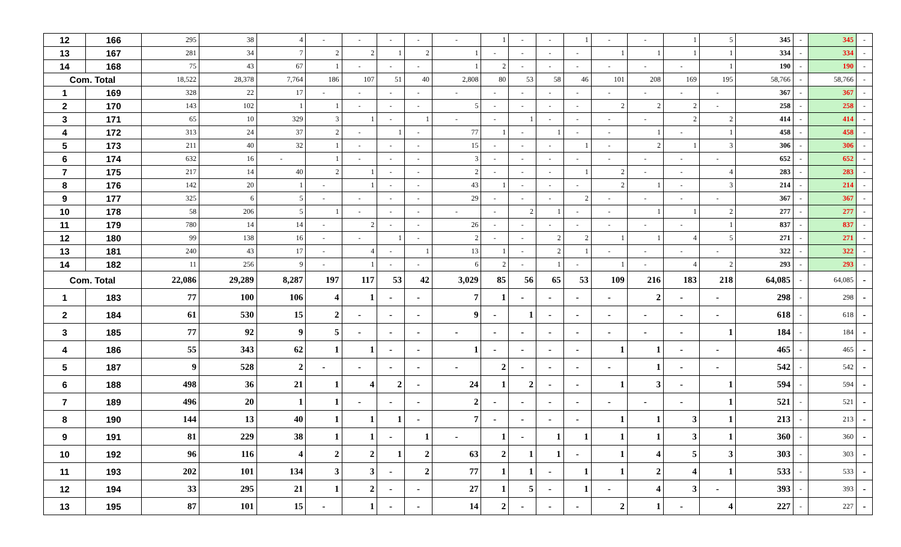| 12 | 166 | 295 | 38 | 4 | - | - | - | - | - | 1 | - | - | 1 | - | - | 1 | 5 | 345 | - | 345 | - |
| 13 | 167 | 281 | 34 | 7 | 2 | 2 | 1 | 2 | 1 | - | - | - | - | 1 | 1 | 1 | 1 | 334 | - | 334 | - |
| 14 | 168 | 75 | 43 | 67 | 1 | - | - | - | 1 | 2 | - | - | - | - | - | - | 1 | 190 | - | 190 | - |
| Com. Total | | 18,522 | 28,378 | 7,764 | 186 | 107 | 51 | 40 | 2,808 | 80 | 53 | 58 | 46 | 101 | 208 | 169 | 195 | 58,766 | - | 58,766 | - |
| 1 | 169 | 328 | 22 | 17 | - | - | - | - | - | - | - | - | - | - | - | - | - | 367 | - | 367 | - |
| 2 | 170 | 143 | 102 | 1 | 1 | - | - | - | 5 | - | - | - | - | 2 | 2 | 2 | - | 258 | - | 258 | - |
| 3 | 171 | 65 | 10 | 329 | 3 | 1 | - | 1 | - | - | 1 | - | - | - | - | 2 | 2 | 414 | - | 414 | - |
| 4 | 172 | 313 | 24 | 37 | 2 | - | 1 | - | 77 | 1 | - | 1 | - | - | 1 | - | 1 | 458 | - | 458 | - |
| 5 | 173 | 211 | 40 | 32 | 1 | - | - | - | 15 | - | - | - | 1 | - | 2 | 1 | 3 | 306 | - | 306 | - |
| 6 | 174 | 632 | 16 | - | 1 | - | - | - | 3 | - | - | - | - | - | - | - | - | 652 | - | 652 | - |
| 7 | 175 | 217 | 14 | 40 | 2 | 1 | - | - | 2 | - | - | - | 1 | 2 | - | - | 4 | 283 | - | 283 | - |
| 8 | 176 | 142 | 20 | 1 | - | 1 | - | - | 43 | 1 | - | - | - | 2 | 1 | - | 3 | 214 | - | 214 | - |
| 9 | 177 | 325 | 6 | 5 | - | - | - | - | 29 | - | - | - | 2 | - | - | - | - | 367 | - | 367 | - |
| 10 | 178 | 58 | 206 | 5 | 1 | - | - | - | - | - | 2 | 1 | - | - | 1 | 1 | 2 | 277 | - | 277 | - |
| 11 | 179 | 780 | 14 | 14 | - | 2 | - | - | 26 | - | - | - | - | - | - | - | 1 | 837 | - | 837 | - |
| 12 | 180 | 99 | 138 | 16 | - | - | 1 | - | 2 | - | - | 2 | 2 | 1 | 1 | 4 | 5 | 271 | - | 271 | - |
| 13 | 181 | 240 | 43 | 17 | - | 4 | - | 1 | 13 | 1 | - | 2 | 1 | - | - | - | - | 322 | - | 322 | - |
| 14 | 182 | 11 | 256 | 9 | - | 1 | - | - | 6 | 2 | - | 1 | - | 1 | - | 4 | 2 | 293 | - | 293 | - |
| Com. Total | | 22,086 | 29,289 | 8,287 | 197 | 117 | 53 | 42 | 3,029 | 85 | 56 | 65 | 53 | 109 | 216 | 183 | 218 | 64,085 | - | 64,085 | - |
| 1 | 183 | 77 | 100 | 106 | 4 | 1 | - | - | 7 | 1 | - | - | - | - | 2 | - | - | 298 | - | 298 | - |
| 2 | 184 | 61 | 530 | 15 | 2 | - | - | - | 9 | - | 1 | - | - | - | - | - | - | 618 | - | 618 | - |
| 3 | 185 | 77 | 92 | 9 | 5 | - | - | - | - | - | - | - | - | - | - | - | 1 | 184 | - | 184 | - |
| 4 | 186 | 55 | 343 | 62 | 1 | 1 | - | - | 1 | - | - | - | - | 1 | 1 | - | - | 465 | - | 465 | - |
| 5 | 187 | 9 | 528 | 2 | - | - | - | - | - | 2 | - | - | - | - | 1 | - | - | 542 | - | 542 | - |
| 6 | 188 | 498 | 36 | 21 | 1 | 4 | 2 | - | 24 | 1 | 2 | - | - | 1 | 3 | - | 1 | 594 | - | 594 | - |
| 7 | 189 | 496 | 20 | 1 | 1 | - | - | - | 2 | - | - | - | - | - | - | - | 1 | 521 | - | 521 | - |
| 8 | 190 | 144 | 13 | 40 | 1 | 1 | 1 | - | 7 | - | - | - | - | 1 | 1 | 3 | 1 | 213 | - | 213 | - |
| 9 | 191 | 81 | 229 | 38 | 1 | 1 | - | 1 | - | 1 | - | 1 | 1 | 1 | 1 | 3 | 1 | 360 | - | 360 | - |
| 10 | 192 | 96 | 116 | 4 | 2 | 2 | 1 | 2 | 63 | 2 | 1 | 1 | - | 1 | 4 | 5 | 3 | 303 | - | 303 | - |
| 11 | 193 | 202 | 101 | 134 | 3 | 3 | - | 2 | 77 | 1 | 1 | - | 1 | 1 | 2 | 4 | 1 | 533 | - | 533 | - |
| 12 | 194 | 33 | 295 | 21 | 1 | 2 | - | - | 27 | 1 | 5 | - | 1 | - | 4 | 3 | - | 393 | - | 393 | - |
| 13 | 195 | 87 | 101 | 15 | - | 1 | - | - | 14 | 2 | - | - | - | 2 | 1 | - | 4 | 227 | - | 227 | - |